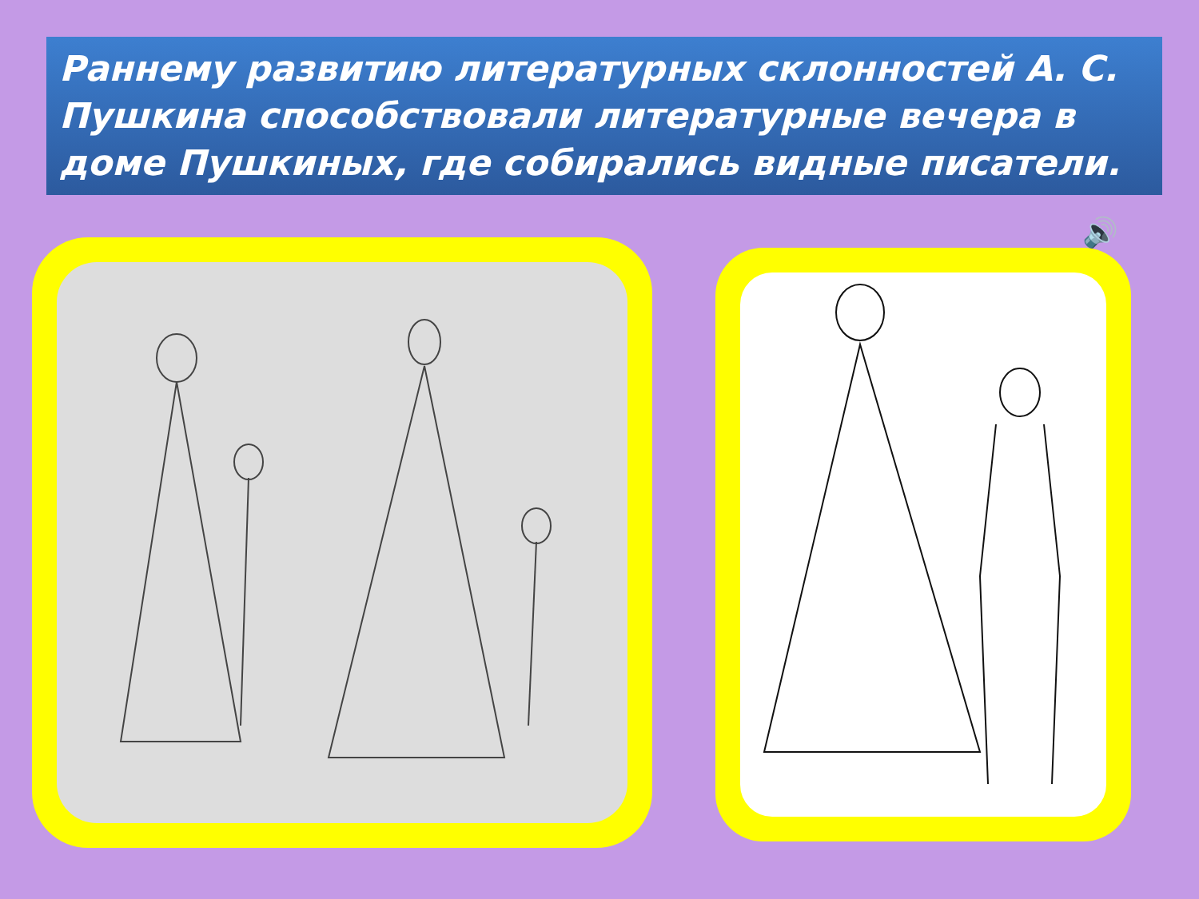Раннему развитию литературных склонностей А. С. Пушкина способствовали литературные вечера в доме Пушкиных, где собирались видные писатели.
🔊